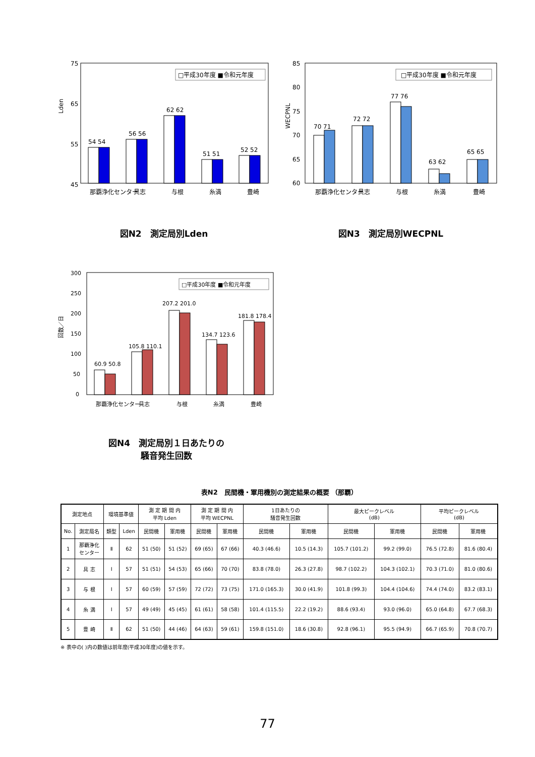75
65
55
45
Lden
□平成30年度 ■令和元年度
54 54
56 56
62 62
51 51
52 52
那覇浄化センター
具志
与根
糸満
豊崎
図N2　測定局別Lden
85
80
75
70
65
60
WECPNL
□平成30年度 ■令和元年度
70 71
72 72
77 76
63 62
65 65
那覇浄化センター
具志
与根
糸満
豊崎
図N3　測定局別WECPNL
300
250
200
150
100
50
0
回数／日
□平成30年度 ■令和元年度
60.9 50.8
105.8 110.1
207.2 201.0
134.7 123.6
181.8 178.4
那覇浄化センター
具志
与根
糸満
豊崎
図N4　測定局別１日あたりの
騒音発生回数
表N2　民間機・軍用機別の測定結果の概要 （那覇）
| 測定地点 | | 環境基準値 | | 測 定 期 間 内 平均 Lden | | 測 定 期 間 内 平均 WECPNL | | 1日あたりの 騒音発生回数 | | 最大ピークレベル (dB) | | 平均ピークレベル (dB) | |
| --- | --- | --- | --- | --- | --- | --- | --- | --- | --- | --- | --- | --- | --- |
| No. | 測定局名 | 類型 | Lden | 民間機 | 軍用機 | 民間機 | 軍用機 | 民間機 | 軍用機 | 民間機 | 軍用機 | 民間機 | 軍用機 |
| 1 | 那覇浄化 センター | Ⅱ | 62 | 51 (50) | 51 (52) | 69 (65) | 67 (66) | 40.3 (46.6) | 10.5 (14.3) | 105.7 (101.2) | 99.2 (99.0) | 76.5 (72.8) | 81.6 (80.4) |
| 2 | 具 志 | Ⅰ | 57 | 51 (51) | 54 (53) | 65 (66) | 70 (70) | 83.8 (78.0) | 26.3 (27.8) | 98.7 (102.2) | 104.3 (102.1) | 70.3 (71.0) | 81.0 (80.6) |
| 3 | 与 根 | Ⅰ | 57 | 60 (59) | 57 (59) | 72 (72) | 73 (75) | 171.0 (165.3) | 30.0 (41.9) | 101.8 (99.3) | 104.4 (104.6) | 74.4 (74.0) | 83.2 (83.1) |
| 4 | 糸 満 | Ⅰ | 57 | 49 (49) | 45 (45) | 61 (61) | 58 (58) | 101.4 (115.5) | 22.2 (19.2) | 88.6 (93.4) | 93.0 (96.0) | 65.0 (64.8) | 67.7 (68.3) |
| 5 | 豊 崎 | Ⅱ | 62 | 51 (50) | 44 (46) | 64 (63) | 59 (61) | 159.8 (151.0) | 18.6 (30.8) | 92.8 (96.1) | 95.5 (94.9) | 66.7 (65.9) | 70.8 (70.7) |
※ 表中の( )内の数値は前年度(平成30年度)の値を示す。
77